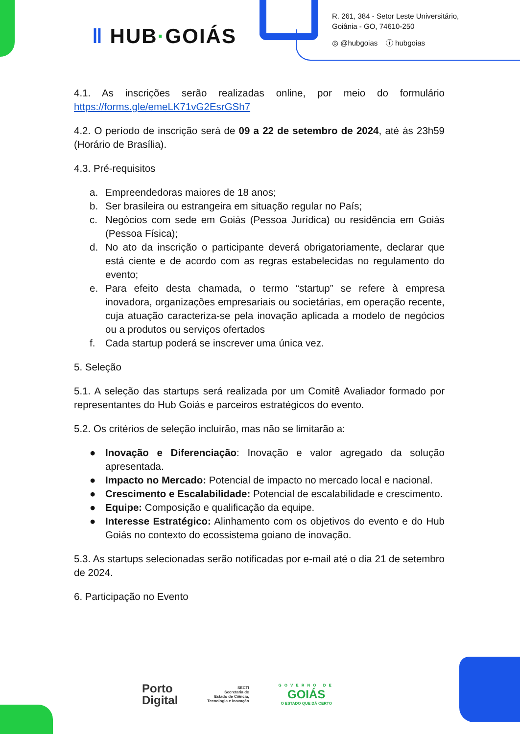‖ HUB·GOIÁS
R. 261, 384 - Setor Leste Universitário,
Goiânia - GO, 74610-250
◎ @hubgoias ⓘ hubgoias
4.1. As inscrições serão realizadas online, por meio do formulário https://forms.gle/emeLK71vG2EsrGSh7
4.2. O período de inscrição será de 09 a 22 de setembro de 2024, até às 23h59 (Horário de Brasília).
4.3. Pré-requisitos
a. Empreendedoras maiores de 18 anos;
b. Ser brasileira ou estrangeira em situação regular no País;
c. Negócios com sede em Goiás (Pessoa Jurídica) ou residência em Goiás (Pessoa Física);
d. No ato da inscrição o participante deverá obrigatoriamente, declarar que está ciente e de acordo com as regras estabelecidas no regulamento do evento;
e. Para efeito desta chamada, o termo “startup” se refere à empresa inovadora, organizações empresariais ou societárias, em operação recente, cuja atuação caracteriza-se pela inovação aplicada a modelo de negócios ou a produtos ou serviços ofertados
f. Cada startup poderá se inscrever uma única vez.
5. Seleção
5.1. A seleção das startups será realizada por um Comitê Avaliador formado por representantes do Hub Goiás e parceiros estratégicos do evento.
5.2. Os critérios de seleção incluirão, mas não se limitarão a:
● Inovação e Diferenciação: Inovação e valor agregado da solução apresentada.
● Impacto no Mercado: Potencial de impacto no mercado local e nacional.
● Crescimento e Escalabilidade: Potencial de escalabilidade e crescimento.
● Equipe: Composição e qualificação da equipe.
● Interesse Estratégico: Alinhamento com os objetivos do evento e do Hub Goiás no contexto do ecossistema goiano de inovação.
5.3. As startups selecionadas serão notificadas por e-mail até o dia 21 de setembro de 2024.
6. Participação no Evento
Porto
Digital
SECTI
Secretaria de
Estado de Ciência,
Tecnologia e Inovação
GOVERNO DE
GOIÁS
O ESTADO QUE DÁ CERTO